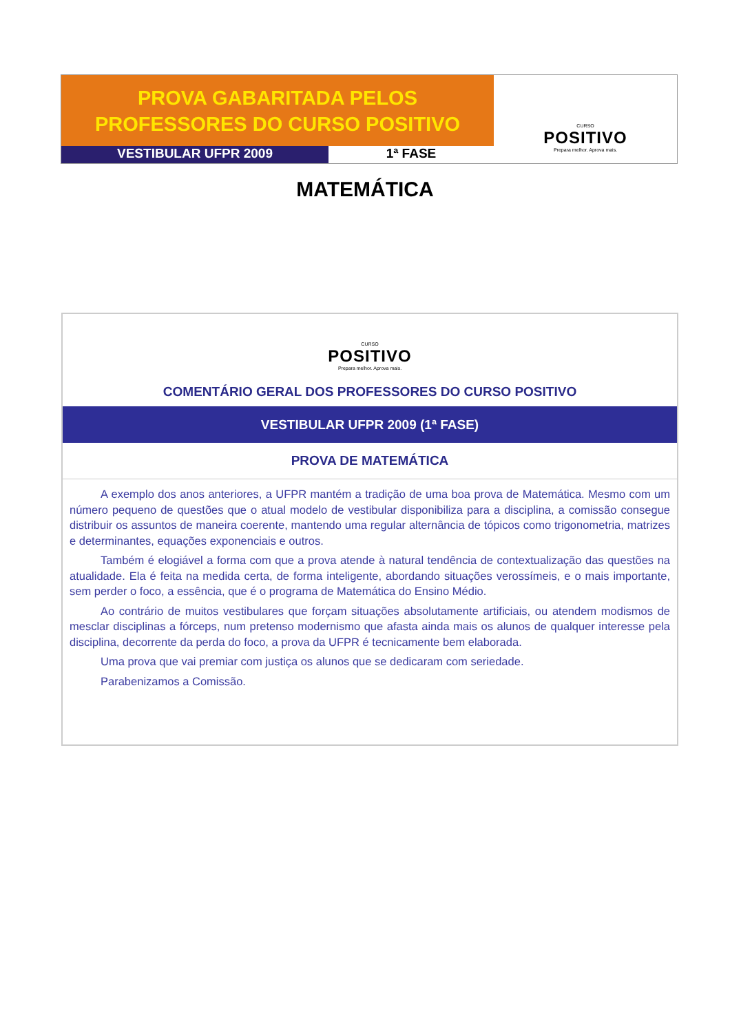PROVA GABARITADA PELOS
PROFESSORES DO CURSO POSITIVO
VESTIBULAR UFPR 2009 1ª FASE
CURSO
POSITIVO
Prepara melhor. Aprova mais.
MATEMÁTICA
CURSO
POSITIVO
Prepara melhor. Aprova mais.
COMENTÁRIO GERAL DOS PROFESSORES DO CURSO POSITIVO
VESTIBULAR UFPR 2009 (1ª FASE)
PROVA DE MATEMÁTICA
A exemplo dos anos anteriores, a UFPR mantém a tradição de uma boa prova de Matemática. Mesmo com um número pequeno de questões que o atual modelo de vestibular disponibiliza para a disciplina, a comissão consegue distribuir os assuntos de maneira coerente, mantendo uma regular alternância de tópicos como trigonometria, matrizes e determinantes, equações exponenciais e outros.
Também é elogiável a forma com que a prova atende à natural tendência de contextualização das questões na atualidade. Ela é feita na medida certa, de forma inteligente, abordando situações verossímeis, e o mais importante, sem perder o foco, a essência, que é o programa de Matemática do Ensino Médio.
Ao contrário de muitos vestibulares que forçam situações absolutamente artificiais, ou atendem modismos de mesclar disciplinas a fórceps, num pretenso modernismo que afasta ainda mais os alunos de qualquer interesse pela disciplina, decorrente da perda do foco, a prova da UFPR é tecnicamente bem elaborada.
Uma prova que vai premiar com justiça os alunos que se dedicaram com seriedade.
Parabenizamos a Comissão.